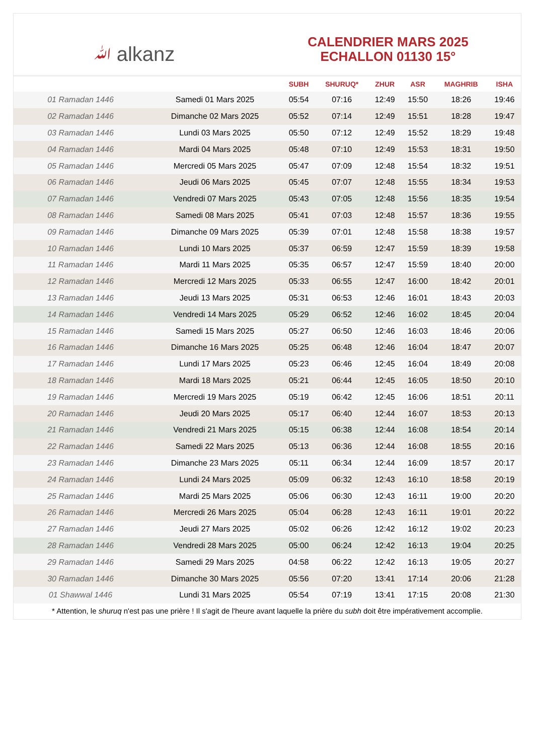ﷲ alkanz
CALENDRIER MARS 2025
ECHALLON 01130 15°
| | | SUBH | SHURUQ* | ZHUR | ASR | MAGHRIB | ISHA |
| --- | --- | --- | --- | --- | --- | --- | --- |
| 01 Ramadan 1446 | Samedi 01 Mars 2025 | 05:54 | 07:16 | 12:49 | 15:50 | 18:26 | 19:46 |
| 02 Ramadan 1446 | Dimanche 02 Mars 2025 | 05:52 | 07:14 | 12:49 | 15:51 | 18:28 | 19:47 |
| 03 Ramadan 1446 | Lundi 03 Mars 2025 | 05:50 | 07:12 | 12:49 | 15:52 | 18:29 | 19:48 |
| 04 Ramadan 1446 | Mardi 04 Mars 2025 | 05:48 | 07:10 | 12:49 | 15:53 | 18:31 | 19:50 |
| 05 Ramadan 1446 | Mercredi 05 Mars 2025 | 05:47 | 07:09 | 12:48 | 15:54 | 18:32 | 19:51 |
| 06 Ramadan 1446 | Jeudi 06 Mars 2025 | 05:45 | 07:07 | 12:48 | 15:55 | 18:34 | 19:53 |
| 07 Ramadan 1446 | Vendredi 07 Mars 2025 | 05:43 | 07:05 | 12:48 | 15:56 | 18:35 | 19:54 |
| 08 Ramadan 1446 | Samedi 08 Mars 2025 | 05:41 | 07:03 | 12:48 | 15:57 | 18:36 | 19:55 |
| 09 Ramadan 1446 | Dimanche 09 Mars 2025 | 05:39 | 07:01 | 12:48 | 15:58 | 18:38 | 19:57 |
| 10 Ramadan 1446 | Lundi 10 Mars 2025 | 05:37 | 06:59 | 12:47 | 15:59 | 18:39 | 19:58 |
| 11 Ramadan 1446 | Mardi 11 Mars 2025 | 05:35 | 06:57 | 12:47 | 15:59 | 18:40 | 20:00 |
| 12 Ramadan 1446 | Mercredi 12 Mars 2025 | 05:33 | 06:55 | 12:47 | 16:00 | 18:42 | 20:01 |
| 13 Ramadan 1446 | Jeudi 13 Mars 2025 | 05:31 | 06:53 | 12:46 | 16:01 | 18:43 | 20:03 |
| 14 Ramadan 1446 | Vendredi 14 Mars 2025 | 05:29 | 06:52 | 12:46 | 16:02 | 18:45 | 20:04 |
| 15 Ramadan 1446 | Samedi 15 Mars 2025 | 05:27 | 06:50 | 12:46 | 16:03 | 18:46 | 20:06 |
| 16 Ramadan 1446 | Dimanche 16 Mars 2025 | 05:25 | 06:48 | 12:46 | 16:04 | 18:47 | 20:07 |
| 17 Ramadan 1446 | Lundi 17 Mars 2025 | 05:23 | 06:46 | 12:45 | 16:04 | 18:49 | 20:08 |
| 18 Ramadan 1446 | Mardi 18 Mars 2025 | 05:21 | 06:44 | 12:45 | 16:05 | 18:50 | 20:10 |
| 19 Ramadan 1446 | Mercredi 19 Mars 2025 | 05:19 | 06:42 | 12:45 | 16:06 | 18:51 | 20:11 |
| 20 Ramadan 1446 | Jeudi 20 Mars 2025 | 05:17 | 06:40 | 12:44 | 16:07 | 18:53 | 20:13 |
| 21 Ramadan 1446 | Vendredi 21 Mars 2025 | 05:15 | 06:38 | 12:44 | 16:08 | 18:54 | 20:14 |
| 22 Ramadan 1446 | Samedi 22 Mars 2025 | 05:13 | 06:36 | 12:44 | 16:08 | 18:55 | 20:16 |
| 23 Ramadan 1446 | Dimanche 23 Mars 2025 | 05:11 | 06:34 | 12:44 | 16:09 | 18:57 | 20:17 |
| 24 Ramadan 1446 | Lundi 24 Mars 2025 | 05:09 | 06:32 | 12:43 | 16:10 | 18:58 | 20:19 |
| 25 Ramadan 1446 | Mardi 25 Mars 2025 | 05:06 | 06:30 | 12:43 | 16:11 | 19:00 | 20:20 |
| 26 Ramadan 1446 | Mercredi 26 Mars 2025 | 05:04 | 06:28 | 12:43 | 16:11 | 19:01 | 20:22 |
| 27 Ramadan 1446 | Jeudi 27 Mars 2025 | 05:02 | 06:26 | 12:42 | 16:12 | 19:02 | 20:23 |
| 28 Ramadan 1446 | Vendredi 28 Mars 2025 | 05:00 | 06:24 | 12:42 | 16:13 | 19:04 | 20:25 |
| 29 Ramadan 1446 | Samedi 29 Mars 2025 | 04:58 | 06:22 | 12:42 | 16:13 | 19:05 | 20:27 |
| 30 Ramadan 1446 | Dimanche 30 Mars 2025 | 05:56 | 07:20 | 13:41 | 17:14 | 20:06 | 21:28 |
| 01 Shawwal 1446 | Lundi 31 Mars 2025 | 05:54 | 07:19 | 13:41 | 17:15 | 20:08 | 21:30 |
* Attention, le shuruq n'est pas une prière ! Il s'agit de l'heure avant laquelle la prière du subh doit être impérativement accomplie.